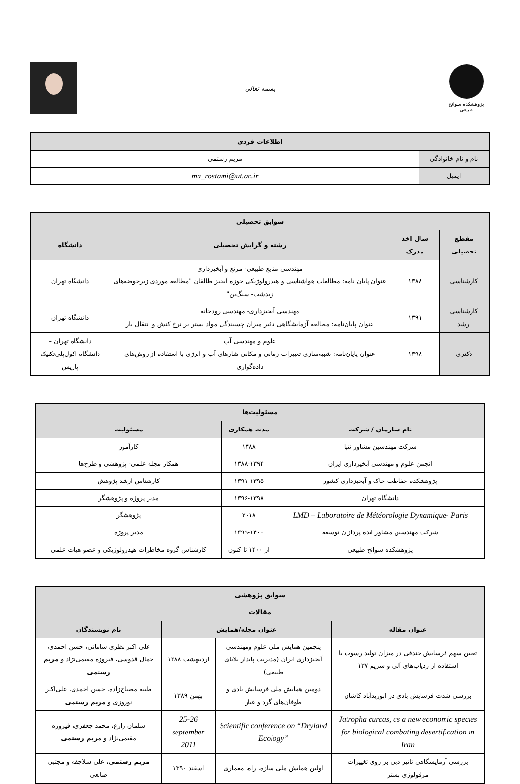پژوهشکده سوانح طبیعی
بسمه تعالی
| اطلاعات فردی | |
| --- | --- |
| نام و نام خانوادگی | مریم رستمی |
| ایمیل | ma_rostami@ut.ac.ir |
| سوابق تحصیلی | | | |
| --- | --- | --- | --- |
| مقطع تحصیلی | سال اخذ مدرک | رشته و گرایش تحصیلی | دانشگاه |
| کارشناسی | ۱۳۸۸ | مهندسی منابع طبیعی- مرتع و آبخیزداری عنوان پایان نامه: مطالعات هواشناسی و هیدرولوژیکی حوزه آبخیز طالقان "مطالعه موردی زیرحوضه‌های زیدشت- سنگ‌بن" | دانشگاه تهران |
| کارشناسی ارشد | ۱۳۹۱ | مهندسی آبخیزداری- مهندسی رودخانه عنوان پایان‌نامه: مطالعه آزمایشگاهی تاثیر میزان چسبندگی مواد بستر بر نرخ کنش و انتقال بار | دانشگاه تهران |
| دکتری | ۱۳۹۸ | علوم و مهندسی آب عنوان پایان‌نامه: شبیه‌سازی تغییرات زمانی و مکانی شارهای آب و انرژی با استفاده از روش‌های داده‌گواری | دانشگاه تهران – دانشگاه اکول‌پلی‌تکنیک پاریس |
| مسئولیت‌ها | | |
| --- | --- | --- |
| نام سازمان / شرکت | مدت همکاری | مسئولیت |
| شرکت مهندسین مشاور نتپا | ۱۳۸۸ | کارآموز |
| انجمن علوم و مهندسی آبخیزداری ایران | ۱۳۸۸-۱۳۹۴ | همکار مجله علمی- پژوهشی و طرح‌ها |
| پژوهشکده حفاظت خاک و آبخیزداری کشور | ۱۳۹۱-۱۳۹۵ | کارشناس ارشد پژوهش |
| دانشگاه تهران | ۱۳۹۶-۱۳۹۸ | مدیر پروژه و پژوهشگر |
| LMD – Laboratoire de Météorologie Dynamique- Paris | ۲۰۱۸ | پژوهشگر |
| شرکت مهندسین مشاور ایده پردازان توسعه | ۱۳۹۹-۱۴۰۰ | مدیر پروژه |
| پژوهشکده سوانح طبیعی | از ۱۴۰۰ تا کنون | کارشناس گروه مخاطرات هیدرولوژیکی و عضو هیات علمی |
| سوابق پژوهشی | | | |
| --- | --- | --- | --- |
| مقالات | | | |
| عنوان مقاله | عنوان مجله/همایش | | نام نویسندگان |
| تعیین سهم فرسایش خندقی در میزان تولید رسوب با استفاده از ردیاب‌های آلی و سزیم ۱۳۷ | پنجمین همایش ملی علوم ومهندسی آبخیزداری ایران (مدیریت پایدار بلایای طبیعی) | اردیبهشت ۱۳۸۸ | علی اکبر نظری سامانی، حسن احمدی، جمال قدوسی، فیروزه مقیمی‌نژاد و مریم رستمی |
| بررسی شدت فرسایش بادی در ابوزیدآباد کاشان | دومین همایش ملی فرسایش بادی و طوفان‌های گرد و غبار | بهمن ۱۳۸۹ | طیبه مصباح‌زاده، حسن احمدی، علی‌اکبر نوروزی و مریم رستمی |
| Jatropha curcas, as a new economic species for biological combating desertification in Iran | Scientific conference on “Dryland Ecology” | 25-26 september 2011 | سلمان زارع، محمد جعفری، فیروزه مقیمی‌نژاد و مریم رستمی |
| بررسی آزمایشگاهی تاثیر دبی بر روی تغییرات مرفولوژی بستر | اولین همایش ملی سازه، راه، معماری | اسفند ۱۳۹۰ | مریم رستمی ، علی سلاجقه و مجتبی صانعی |